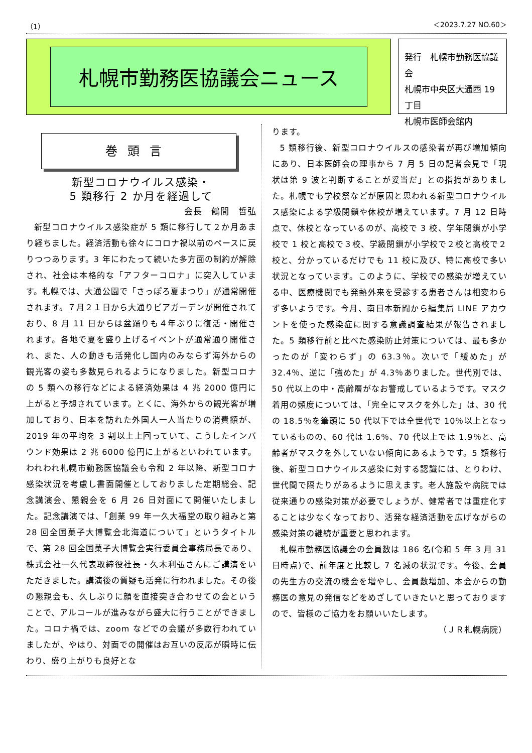（1） ＜2023.7.27 NO.60＞
札幌市勤務医協議会ニュース
発行　札幌市勤務医協議会
札幌市中央区大通西 19 丁目
札幌市医師会館内
巻頭言
新型コロナウイルス感染・
5 類移行 2 か月を経過して
会長　鶴間　哲弘
新型コロナウイルス感染症が 5 類に移行して２か月あまり経ちました。経済活動も徐々にコロナ禍以前のペースに戻りつつあります。3 年にわたって続いた多方面の制約が解除され、社会は本格的な「アフターコロナ」に突入しています。札幌では、大通公園で「さっぽろ夏まつり」が通常開催されます。７月２１日から大通りビアガーデンが開催されており、8 月 11 日からは盆踊りも４年ぶりに復活・開催されます。各地で夏を盛り上げるイベントが通常通り開催され、また、人の動きも活発化し国内のみならず海外からの観光客の姿も多数見られるようになりました。新型コロナの 5 類への移行などによる経済効果は 4 兆 2000 億円に上がると予想されています。とくに、海外からの観光客が増加しており、日本を訪れた外国人一人当たりの消費額が、2019 年の平均を 3 割以上上回っていて、こうしたインバウンド効果は 2 兆 6000 億円に上がるといわれています。われわれ札幌市勤務医協議会も令和 2 年以降、新型コロナ感染状況を考慮し書面開催としておりました定期総会、記念講演会、懇親会を 6 月 26 日対面にて開催いたしました。記念講演では、「創業 99 年一久大福堂の取り組みと第 28 回全国菓子大博覧会北海道について」というタイトルで、第 28 回全国菓子大博覧会実行委員会事務局長であり、株式会社一久代表取締役社長・久木利弘さんにご講演をいただきました。講演後の質疑も活発に行われました。その後の懇親会も、久しぶりに顔を直接突き合わせての会ということで、アルコールが進みながら盛大に行うことができました。コロナ禍では、zoom などでの会議が多数行われていましたが、やはり、対面での開催はお互いの反応が瞬時に伝わり、盛り上がりも良好とな
ります。
5 類移行後、新型コロナウイルスの感染者が再び増加傾向にあり、日本医師会の理事から 7 月 5 日の記者会見で「現状は第 9 波と判断することが妥当だ」との指摘がありました。札幌でも学校祭などが原因と思われる新型コロナウイルス感染による学級閉鎖や休校が増えています。7 月 12 日時点で、休校となっているのが、高校で 3 校、学年閉鎖が小学校で 1 校と高校で３校、学級閉鎖が小学校で２校と高校で２校と、分かっているだけでも 11 校に及び、特に高校で多い状況となっています。このように、学校での感染が増えている中、医療機関でも発熱外来を受診する患者さんは相変わらず多いようです。今月、南日本新聞から編集局 LINE アカウントを使った感染症に関する意識調査結果が報告されました。5 類移行前と比べた感染防止対策については、最も多かったのが「変わらず」の 63.3％。次いで「緩めた」が 32.4％、逆に「強めた」が 4.3％ありました。世代別では、50 代以上の中・高齢層がなお警戒しているようです。マスク着用の頻度については、「完全にマスクを外した」は、30 代の 18.5％を筆頭に 50 代以下では全世代で 10％以上となっているものの、60 代は 1.6％、70 代以上では 1.9％と、高齢者がマスクを外していない傾向にあるようです。5 類移行後、新型コロナウイルス感染に対する認識には、とりわけ、世代間で隔たりがあるように思えます。老人施設や病院では従来通りの感染対策が必要でしょうが、健常者では重症化することは少なくなっており、活発な経済活動を広げながらの感染対策の継続が重要と思われます。
札幌市勤務医協議会の会員数は 186 名(令和 5 年 3 月 31 日時点)で、前年度と比較し 7 名減の状況です。今後、会員の先生方の交流の機会を増やし、会員数増加、本会からの勤務医の意見の発信などをめざしていきたいと思っておりますので、皆様のご協力をお願いいたします。
（ＪＲ札幌病院）